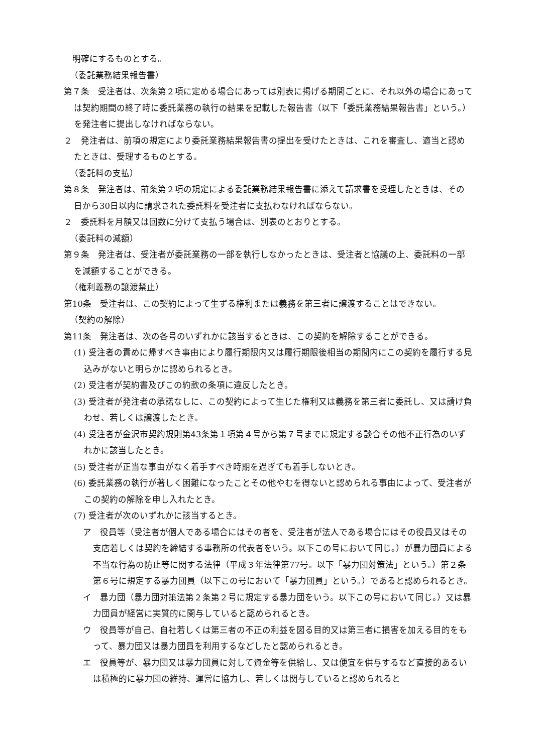明確にするものとする。
（委託業務結果報告書）
第７条　受注者は、次条第２項に定める場合にあっては別表に掲げる期間ごとに、それ以外の場合にあっては契約期間の終了時に委託業務の執行の結果を記載した報告書（以下「委託業務結果報告書」という。）を発注者に提出しなければならない。
２　発注者は、前項の規定により委託業務結果報告書の提出を受けたときは、これを審査し、適当と認めたときは、受理するものとする。
（委託料の支払）
第８条　発注者は、前条第２項の規定による委託業務結果報告書に添えて請求書を受理したときは、その日から30日以内に請求された委託料を受注者に支払わなければならない。
２　委託料を月額又は回数に分けて支払う場合は、別表のとおりとする。
（委託料の減額）
第９条　発注者は、受注者が委託業務の一部を執行しなかったときは、受注者と協議の上、委託料の一部を減額することができる。
（権利義務の譲渡禁止）
第10条　受注者は、この契約によって生ずる権利または義務を第三者に譲渡することはできない。
（契約の解除）
第11条　発注者は、次の各号のいずれかに該当するときは、この契約を解除することができる。
(1) 受注者の責めに帰すべき事由により履行期限内又は履行期限後相当の期間内にこの契約を履行する見込みがないと明らかに認められるとき。
(2) 受注者が契約書及びこの約款の条項に違反したとき。
(3) 受注者が発注者の承諾なしに、この契約によって生じた権利又は義務を第三者に委託し、又は請け負わせ、若しくは譲渡したとき。
(4) 受注者が金沢市契約規則第43条第１項第４号から第７号までに規定する談合その他不正行為のいずれかに該当したとき。
(5) 受注者が正当な事由がなく着手すべき時期を過ぎても着手しないとき。
(6) 委託業務の執行が著しく困難になったことその他やむを得ないと認められる事由によって、受注者がこの契約の解除を申し入れたとき。
(7) 受注者が次のいずれかに該当するとき。
ア　役員等（受注者が個人である場合にはその者を、受注者が法人である場合にはその役員又はその支店若しくは契約を締結する事務所の代表者をいう。以下この号において同じ。）が暴力団員による不当な行為の防止等に関する法律（平成３年法律第77号。以下「暴力団対策法」という。）第２条第６号に規定する暴力団員（以下この号において「暴力団員」という。）であると認められるとき。
イ　暴力団（暴力団対策法第２条第２号に規定する暴力団をいう。以下この号において同じ。）又は暴力団員が経営に実質的に関与していると認められるとき。
ウ　役員等が自己、自社若しくは第三者の不正の利益を図る目的又は第三者に損害を加える目的をもって、暴力団又は暴力団員を利用するなどしたと認められるとき。
エ　役員等が、暴力団又は暴力団員に対して資金等を供給し、又は便宜を供与するなど直接的あるいは積極的に暴力団の維持、運営に協力し、若しくは関与していると認められると